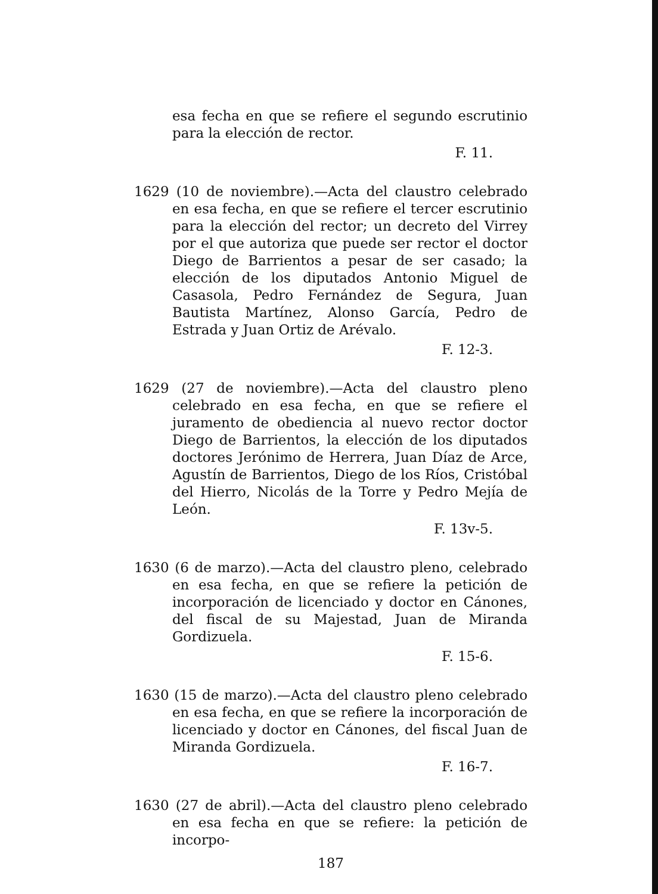esa fecha en que se refiere el segundo escrutinio para la elección de rector.
F. 11.
1629 (10 de noviembre).—Acta del claustro celebrado en esa fecha, en que se refiere el tercer escrutinio para la elección del rector; un decreto del Virrey por el que autoriza que puede ser rector el doctor Diego de Barrientos a pesar de ser casado; la elección de los diputados Antonio Miguel de Casasola, Pedro Fernández de Segura, Juan Bautista Martínez, Alonso García, Pedro de Estrada y Juan Ortiz de Arévalo.
F. 12-3.
1629 (27 de noviembre).—Acta del claustro pleno celebrado en esa fecha, en que se refiere el juramento de obediencia al nuevo rector doctor Diego de Barrientos, la elección de los diputados doctores Jerónimo de Herrera, Juan Díaz de Arce, Agustín de Barrientos, Diego de los Ríos, Cristóbal del Hierro, Nicolás de la Torre y Pedro Mejía de León.
F. 13v-5.
1630 (6 de marzo).—Acta del claustro pleno, celebrado en esa fecha, en que se refiere la petición de incorporación de licenciado y doctor en Cánones, del fiscal de su Majestad, Juan de Miranda Gordizuela.
F. 15-6.
1630 (15 de marzo).—Acta del claustro pleno celebrado en esa fecha, en que se refiere la incorporación de licenciado y doctor en Cánones, del fiscal Juan de Miranda Gordizuela.
F. 16-7.
1630 (27 de abril).—Acta del claustro pleno celebrado en esa fecha en que se refiere: la petición de incorpo-
187